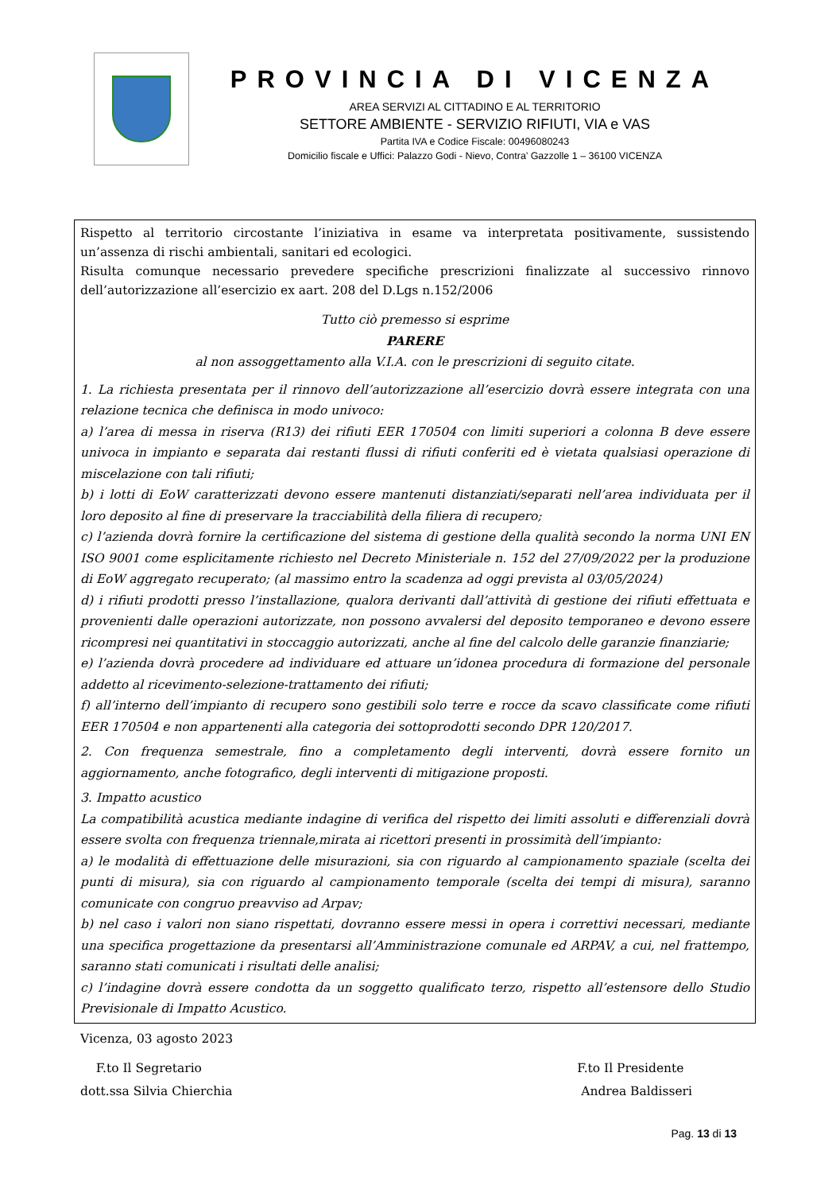PROVINCIA DI VICENZA
AREA SERVIZI AL CITTADINO E AL TERRITORIO
SETTORE AMBIENTE - SERVIZIO RIFIUTI, VIA e VAS
Partita IVA e Codice Fiscale: 00496080243
Domicilio fiscale e Uffici: Palazzo Godi - Nievo, Contra’ Gazzolle 1 – 36100 VICENZA
Rispetto al territorio circostante l’iniziativa in esame va interpretata positivamente, sussistendo un’assenza di rischi ambientali, sanitari ed ecologici.
Risulta comunque necessario prevedere specifiche prescrizioni finalizzate al successivo rinnovo dell’autorizzazione all’esercizio ex aart. 208 del D.Lgs n.152/2006
Tutto ciò premesso si esprime
PARERE
al non assoggettamento alla V.I.A. con le prescrizioni di seguito citate.
1. La richiesta presentata per il rinnovo dell’autorizzazione all’esercizio dovrà essere integrata con una relazione tecnica che definisca in modo univoco:
a) l’area di messa in riserva (R13) dei rifiuti EER 170504 con limiti superiori a colonna B deve essere univoca in impianto e separata dai restanti flussi di rifiuti conferiti ed è vietata qualsiasi operazione di miscelazione con tali rifiuti;
b) i lotti di EoW caratterizzati devono essere mantenuti distanziati/separati nell’area individuata per il loro deposito al fine di preservare la tracciabilità della filiera di recupero;
c) l’azienda dovrà fornire la certificazione del sistema di gestione della qualità secondo la norma UNI EN ISO 9001 come esplicitamente richiesto nel Decreto Ministeriale n. 152 del 27/09/2022 per la produzione di EoW aggregato recuperato; (al massimo entro la scadenza ad oggi prevista al 03/05/2024)
d) i rifiuti prodotti presso l’installazione, qualora derivanti dall’attività di gestione dei rifiuti effettuata e provenienti dalle operazioni autorizzate, non possono avvalersi del deposito temporaneo e devono essere ricompresi nei quantitativi in stoccaggio autorizzati, anche al fine del calcolo delle garanzie finanziarie;
e) l’azienda dovrà procedere ad individuare ed attuare un’idonea procedura di formazione del personale addetto al ricevimento-selezione-trattamento dei rifiuti;
f) all’interno dell’impianto di recupero sono gestibili solo terre e rocce da scavo classificate come rifiuti EER 170504 e non appartenenti alla categoria dei sottoprodotti secondo DPR 120/2017.
2. Con frequenza semestrale, fino a completamento degli interventi, dovrà essere fornito un aggiornamento, anche fotografico, degli interventi di mitigazione proposti.
3. Impatto acustico
La compatibilità acustica mediante indagine di verifica del rispetto dei limiti assoluti e differenziali dovrà essere svolta con frequenza triennale,mirata ai ricettori presenti in prossimità dell’impianto:
a) le modalità di effettuazione delle misurazioni, sia con riguardo al campionamento spaziale (scelta dei punti di misura), sia con riguardo al campionamento temporale (scelta dei tempi di misura), saranno comunicate con congruo preavviso ad Arpav;
b) nel caso i valori non siano rispettati, dovranno essere messi in opera i correttivi necessari, mediante una specifica progettazione da presentarsi all’Amministrazione comunale ed ARPAV, a cui, nel frattempo, saranno stati comunicati i risultati delle analisi;
c) l’indagine dovrà essere condotta da un soggetto qualificato terzo, rispetto all’estensore dello Studio Previsionale di Impatto Acustico.
Vicenza, 03 agosto 2023
F.to Il Segretario
dott.ssa Silvia Chierchia
F.to Il Presidente
Andrea Baldisseri
Pag. 13 di 13